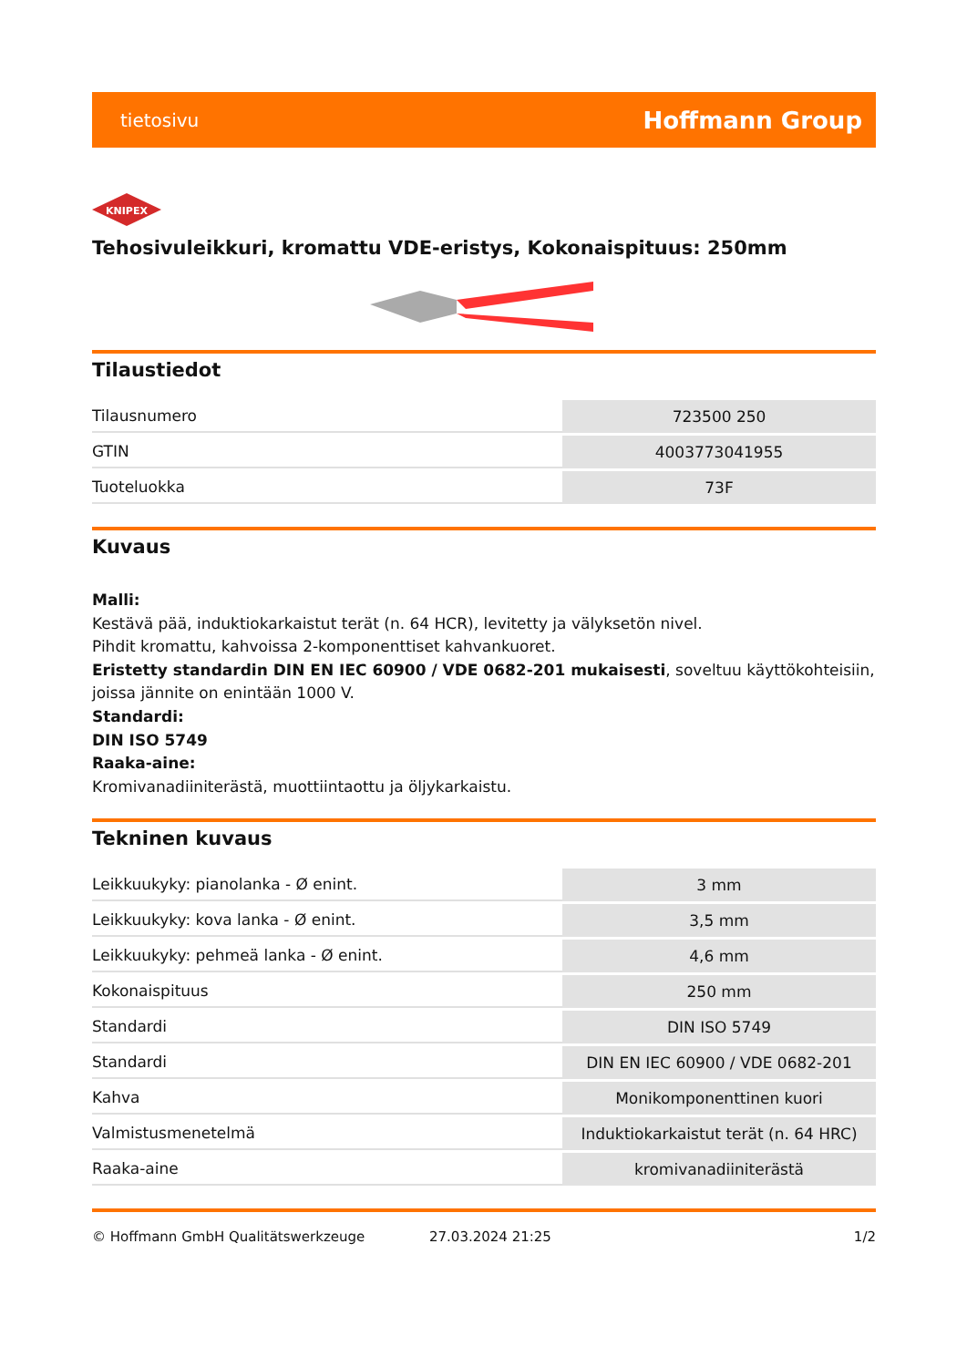tietosivu Hoffmann Group
KNIPEX
Tehosivuleikkuri, kromattu VDE-eristys, Kokonaispituus: 250mm
Tilaustiedot
| Tilausnumero | 723500 250 |
| GTIN | 4003773041955 |
| Tuoteluokka | 73F |
Kuvaus
Malli:
Kestävä pää, induktiokarkaistut terät (n. 64 HCR), levitetty ja välyksetön nivel.
Pihdit kromattu, kahvoissa 2-komponenttiset kahvankuoret.
Eristetty standardin DIN EN IEC 60900 / VDE 0682-201 mukaisesti, soveltuu käyttökohteisiin, joissa jännite on enintään 1000 V.
Standardi:
DIN ISO 5749
Raaka-aine:
Kromivanadiiniterästä, muottiintaottu ja öljykarkaistu.
Tekninen kuvaus
| Leikkuukyky: pianolanka - Ø enint. | 3 mm |
| Leikkuukyky: kova lanka - Ø enint. | 3,5 mm |
| Leikkuukyky: pehmeä lanka - Ø enint. | 4,6 mm |
| Kokonaispituus | 250 mm |
| Standardi | DIN ISO 5749 |
| Standardi | DIN EN IEC 60900 / VDE 0682-201 |
| Kahva | Monikomponenttinen kuori |
| Valmistusmenetelmä | Induktiokarkaistut terät (n. 64 HRC) |
| Raaka-aine | kromivanadiiniterästä |
© Hoffmann GmbH Qualitätswerkzeuge 27.03.2024 21:25 1/2